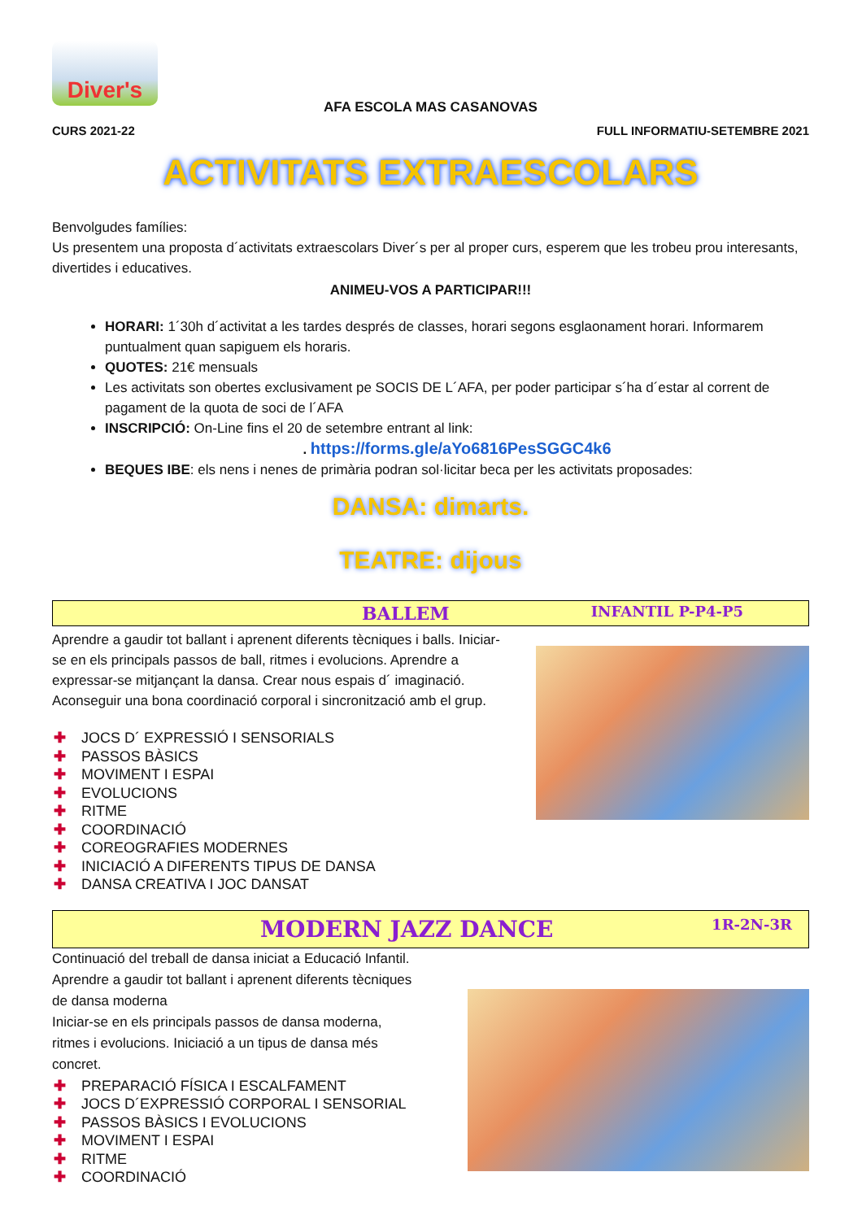Diver's
AFA ESCOLA MAS CASANOVAS
CURS 2021-22 FULL INFORMATIU-SETEMBRE 2021
ACTIVITATS EXTRAESCOLARS
Benvolgudes famílies:
Us presentem una proposta d´activitats extraescolars Diver´s per al proper curs, esperem que les trobeu prou interesants, divertides i educatives.
ANIMEU-VOS A PARTICIPAR!!!
HORARI: 1´30h d´activitat a les tardes després de classes, horari segons esglaonament horari. Informarem puntualment quan sapiguem els horaris.
QUOTES: 21€ mensuals
Les activitats son obertes exclusivament pe SOCIS DE L´AFA, per poder participar s´ha d´estar al corrent de pagament de la quota de soci de l´AFA
INSCRIPCIÓ: On-Line fins el 20 de setembre entrant al link:
. https://forms.gle/aYo6816PesSGGC4k6
BEQUES IBE: els nens i nenes de primària podran sol·licitar beca per les activitats proposades:
DANSA: dimarts.
TEATRE: dijous
BALLEM INFANTIL P-P4-P5
Aprendre a gaudir tot ballant i aprenent diferents tècniques i balls. Iniciar-se en els principals passos de ball, ritmes i evolucions. Aprendre a expressar-se mitjançant la dansa. Crear nous espais d´ imaginació.
Aconseguir una bona coordinació corporal i sincronització amb el grup.
✚ JOCS D´ EXPRESSIÓ I SENSORIALS
✚ PASSOS BÀSICS
✚ MOVIMENT I ESPAI
✚ EVOLUCIONS
✚ RITME
✚ COORDINACIÓ
✚ COREOGRAFIES MODERNES
✚ INICIACIÓ A DIFERENTS TIPUS DE DANSA
✚ DANSA CREATIVA I JOC DANSAT
MODERN JAZZ DANCE 1R-2N-3R
Continuació del treball de dansa iniciat a Educació Infantil.
Aprendre a gaudir tot ballant i aprenent diferents tècniques de dansa moderna
Iniciar-se en els principals passos de dansa moderna, ritmes i evolucions. Iniciació a un tipus de dansa més concret.
✚ PREPARACIÓ FÍSICA I ESCALFAMENT
✚ JOCS D´EXPRESSIÓ CORPORAL I SENSORIAL
✚ PASSOS BÀSICS I EVOLUCIONS
✚ MOVIMENT I ESPAI
✚ RITME
✚ COORDINACIÓ